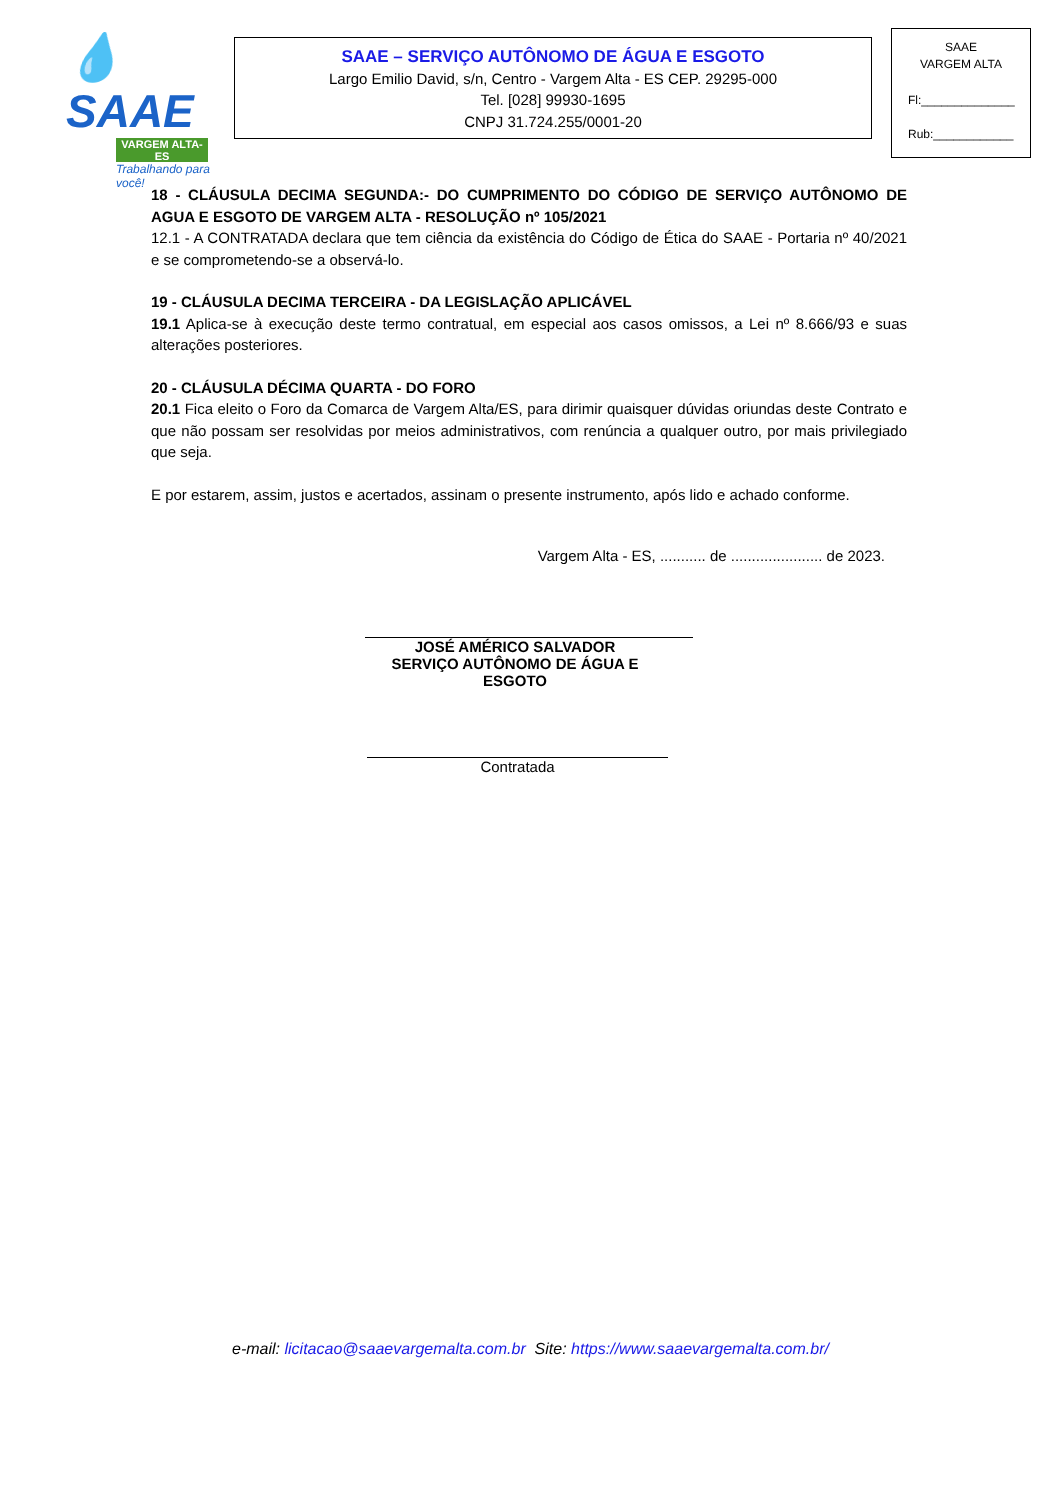💧SAAE
VARGEM ALTA-ES
Trabalhando para você!
SAAE – SERVIÇO AUTÔNOMO DE ÁGUA E ESGOTO
Largo Emilio David, s/n, Centro - Vargem Alta - ES CEP. 29295-000
Tel. [028] 99930-1695
CNPJ 31.724.255/0001-20
SAAE
VARGEM ALTA
Fl:______________
Rub:____________
18 - CLÁUSULA DECIMA SEGUNDA:- DO CUMPRIMENTO DO CÓDIGO DE SERVIÇO AUTÔNOMO DE AGUA E ESGOTO DE VARGEM ALTA - RESOLUÇÃO nº 105/2021
12.1 - A CONTRATADA declara que tem ciência da existência do Código de Ética do SAAE - Portaria nº 40/2021 e se comprometendo-se a observá-lo.
19 - CLÁUSULA DECIMA TERCEIRA - DA LEGISLAÇÃO APLICÁVEL
19.1 Aplica-se à execução deste termo contratual, em especial aos casos omissos, a Lei nº 8.666/93 e suas alterações posteriores.
20 - CLÁUSULA DÉCIMA QUARTA - DO FORO
20.1 Fica eleito o Foro da Comarca de Vargem Alta/ES, para dirimir quaisquer dúvidas oriundas deste Contrato e que não possam ser resolvidas por meios administrativos, com renúncia a qualquer outro, por mais privilegiado que seja.
E por estarem, assim, justos e acertados, assinam o presente instrumento, após lido e achado conforme.
Vargem Alta - ES, ........... de ...................... de 2023.
JOSÉ AMÉRICO SALVADOR
SERVIÇO AUTÔNOMO DE ÁGUA E ESGOTO
Contratada
e-mail: licitacao@saaevargemalta.com.br Site: https://www.saaevargemalta.com.br/